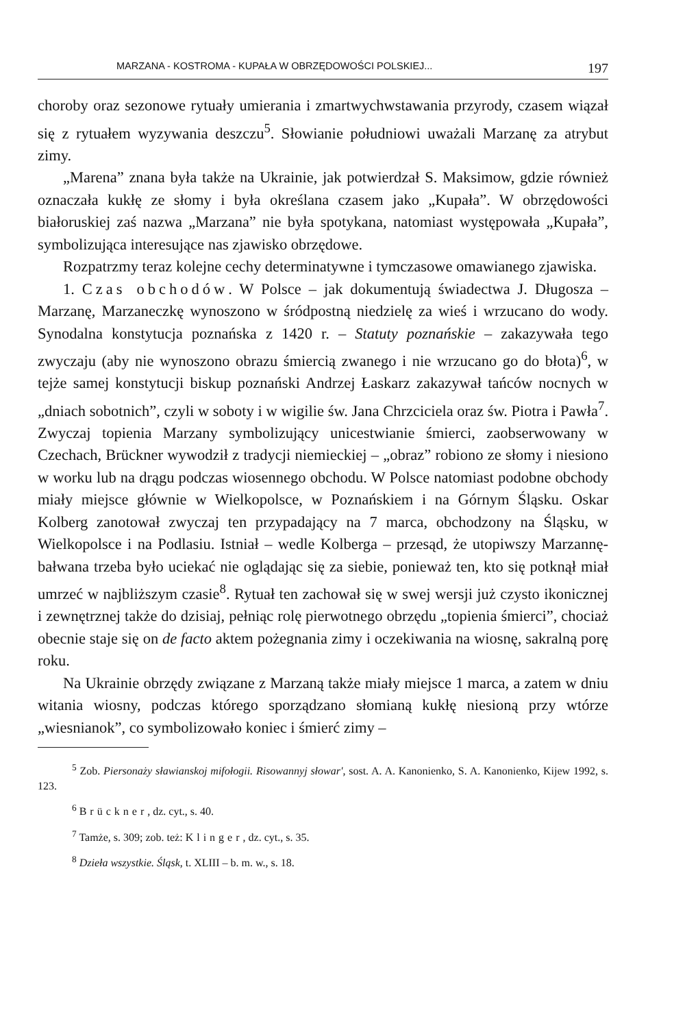MARZANA - KOSTROMA - KUPAŁA W OBRZĘDOWOŚCI POLSKIEJ... 197
choroby oraz sezonowe rytuały umierania i zmartwychwstawania przyrody, czasem wiązał się z rytuałem wyzywania deszczu<sup>5</sup>. Słowianie południowi uważali Marzanę za atrybut zimy.
„Marena” znana była także na Ukrainie, jak potwierdzał S. Maksimow, gdzie również oznaczała kukłę ze słomy i była określana czasem jako „Kupała”. W obrzędowości białoruskiej zaś nazwa „Marzana” nie była spotykana, natomiast występowała „Kupała”, symbolizująca interesujące nas zjawisko obrzędowe.
Rozpatrzmy teraz kolejne cechy determinatywne i tymczasowe omawianego zjawiska.
1. Czas obchodów. W Polsce – jak dokumentują świadectwa J. Długosza – Marzanę, Marzaneczkę wynoszono w śródpostną niedzielę za wieś i wrzucano do wody. Synodalna konstytucja poznańska z 1420 r. – Statuty poznańskie – zakazywała tego zwyczaju (aby nie wynoszono obrazu śmiercią zwanego i nie wrzucano go do błota)<sup>6</sup>, w tejże samej konstytucji biskup poznański Andrzej Łaskarz zakazywał tańców nocnych w „dniach sobotnich”, czyli w soboty i w wigilie św. Jana Chrzciciela oraz św. Piotra i Pawła<sup>7</sup>. Zwyczaj topienia Marzany symbolizujący unicestwianie śmierci, zaobserwowany w Czechach, Brückner wywodził z tradycji niemieckiej – „obraz” robiono ze słomy i niesiono w worku lub na drągu podczas wiosennego obchodu. W Polsce natomiast podobne obchody miały miejsce głównie w Wielkopolsce, w Poznańskiem i na Górnym Śląsku. Oskar Kolberg zanotował zwyczaj ten przypadający na 7 marca, obchodzony na Śląsku, w Wielkopolsce i na Podlasiu. Istniał – wedle Kolberga – przesąd, że utopiwszy Marzannę-bałwana trzeba było uciekać nie oglądając się za siebie, ponieważ ten, kto się potknął miał umrzeć w najbliższym czasie<sup>8</sup>. Rytuał ten zachował się w swej wersji już czysto ikonicznej i zewnętrznej także do dzisiaj, pełniąc rolę pierwotnego obrzędu „topienia śmierci”, chociaż obecnie staje się on de facto aktem pożegnania zimy i oczekiwania na wiosnę, sakralną porę roku.
Na Ukrainie obrzędy związane z Marzaną także miały miejsce 1 marca, a zatem w dniu witania wiosny, podczas którego sporządzano słomianą kukłę niesioną przy wtórze „wiesnianok”, co symbolizowało koniec i śmierć zimy –
<sup>5</sup> Zob. Piersonaży sławianskoj mifołogii. Risowannyj słowar', sost. A. A. Kanonienko, S. A. Kanonienko, Kijew 1992, s. 123.
<sup>6</sup> Brückner, dz. cyt., s. 40.
<sup>7</sup> Tamże, s. 309; zob. też: Klinger, dz. cyt., s. 35.
<sup>8</sup> Dzieła wszystkie. Śląsk, t. XLIII – b. m. w., s. 18.